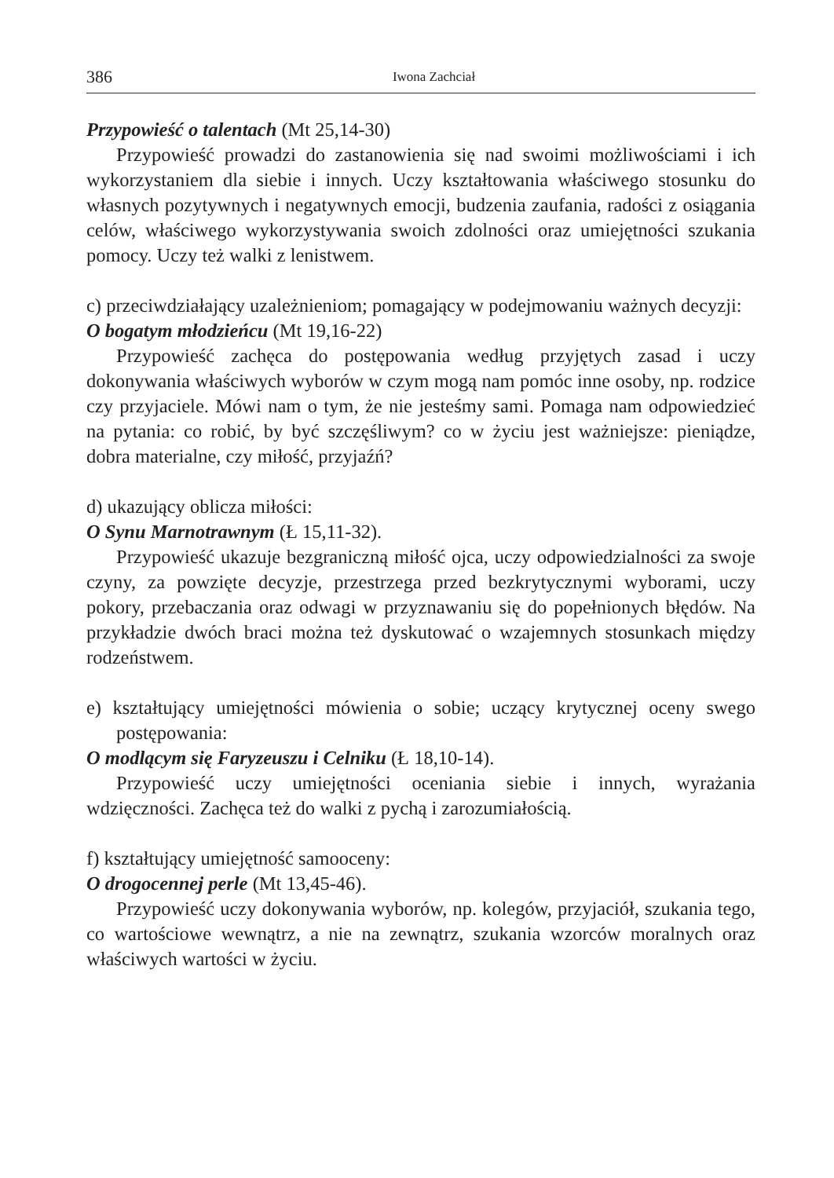386 Iwona Zachciał
Przypowieść o talentach (Mt 25,14-30)
Przypowieść prowadzi do zastanowienia się nad swoimi możliwościami i ich wykorzystaniem dla siebie i innych. Uczy kształtowania właściwego stosunku do własnych pozytywnych i negatywnych emocji, budzenia zaufania, radości z osiągania celów, właściwego wykorzystywania swoich zdolności oraz umiejętności szukania pomocy. Uczy też walki z lenistwem.
c) przeciwdziałający uzależnieniom; pomagający w podejmowaniu ważnych decyzji:
O bogatym młodzieńcu (Mt 19,16-22)
Przypowieść zachęca do postępowania według przyjętych zasad i uczy dokonywania właściwych wyborów w czym mogą nam pomóc inne osoby, np. rodzice czy przyjaciele. Mówi nam o tym, że nie jesteśmy sami. Pomaga nam odpowiedzieć na pytania: co robić, by być szczęśliwym? co w życiu jest ważniejsze: pieniądze, dobra materialne, czy miłość, przyjaźń?
d) ukazujący oblicza miłości:
O Synu Marnotrawnym (Ł 15,11-32).
Przypowieść ukazuje bezgraniczną miłość ojca, uczy odpowiedzialności za swoje czyny, za powzięte decyzje, przestrzega przed bezkrytycznymi wyborami, uczy pokory, przebaczania oraz odwagi w przyznawaniu się do popełnionych błędów. Na przykładzie dwóch braci można też dyskutować o wzajemnych stosunkach między rodzeństwem.
e) kształtujący umiejętności mówienia o sobie; uczący krytycznej oceny swego postępowania:
O modlącym się Faryzeuszu i Celniku (Ł 18,10-14).
Przypowieść uczy umiejętności oceniania siebie i innych, wyrażania wdzięczności. Zachęca też do walki z pychą i zarozumiałością.
f) kształtujący umiejętność samooceny:
O drogocennej perle (Mt 13,45-46).
Przypowieść uczy dokonywania wyborów, np. kolegów, przyjaciół, szukania tego, co wartościowe wewnątrz, a nie na zewnątrz, szukania wzorców moralnych oraz właściwych wartości w życiu.